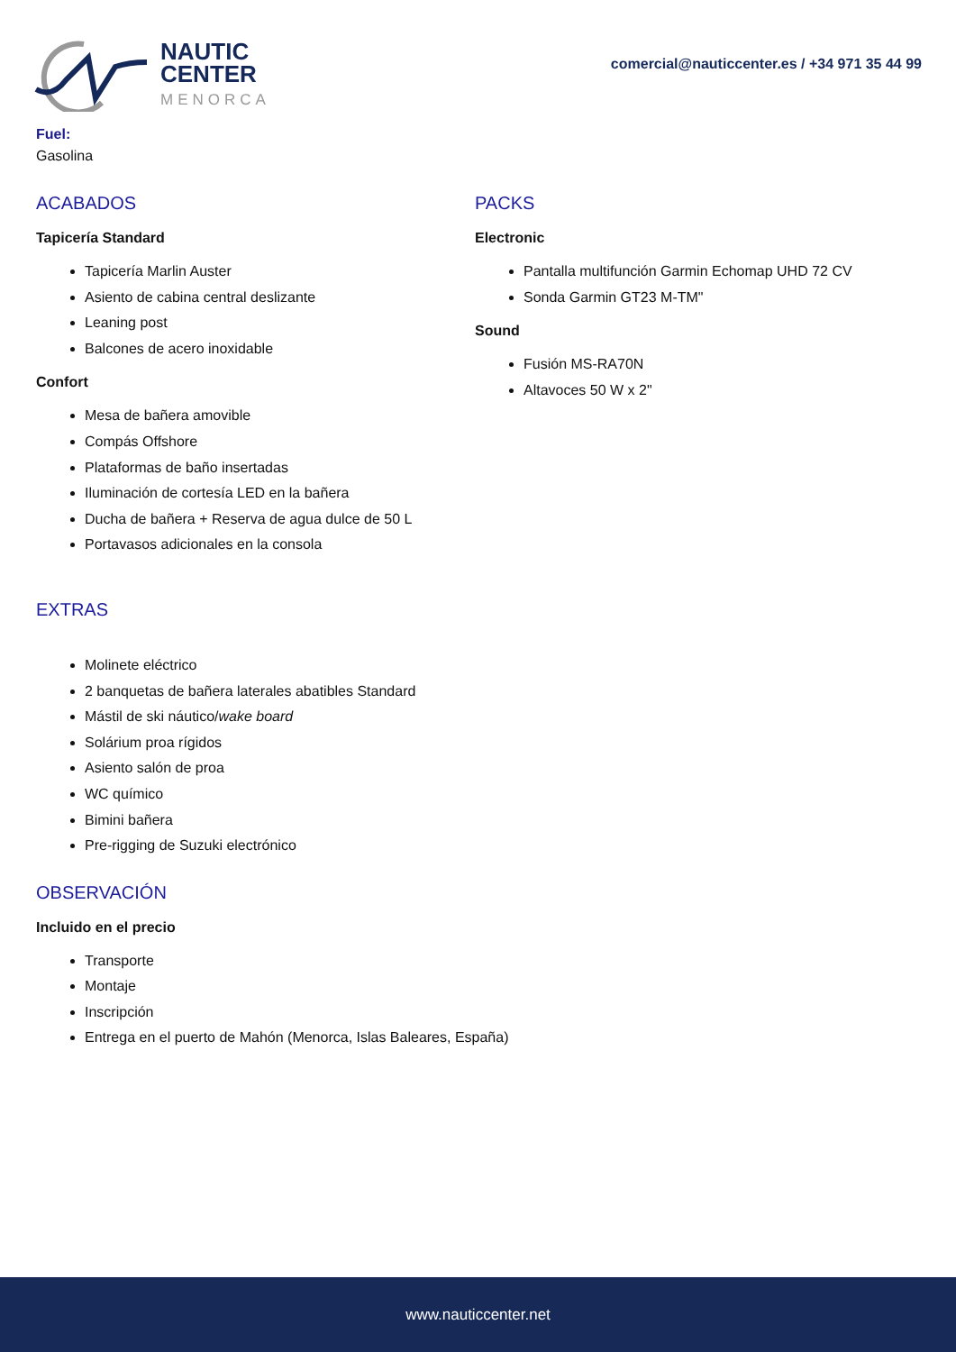NAUTIC
CENTER
MENORCA
comercial@nauticcenter.es / +34 971 35 44 99
Fuel:
Gasolina
ACABADOS
Tapicería Standard
Tapicería Marlin Auster
Asiento de cabina central deslizante
Leaning post
Balcones de acero inoxidable
Confort
Mesa de bañera amovible
Compás Offshore
Plataformas de baño insertadas
Iluminación de cortesía LED en la bañera
Ducha de bañera + Reserva de agua dulce de 50 L
Portavasos adicionales en la consola
PACKS
Electronic
Pantalla multifunción Garmin Echomap UHD 72 CV
Sonda Garmin GT23 M-TM"
Sound
Fusión MS-RA70N
Altavoces 50 W x 2"
EXTRAS
Molinete eléctrico
2 banquetas de bañera laterales abatibles Standard
Mástil de ski náutico/wake board
Solárium proa rígidos
Asiento salón de proa
WC químico
Bimini bañera
Pre-rigging de Suzuki electrónico
OBSERVACIÓN
Incluido en el precio
Transporte
Montaje
Inscripción
Entrega en el puerto de Mahón (Menorca, Islas Baleares, España)
www.nauticcenter.net